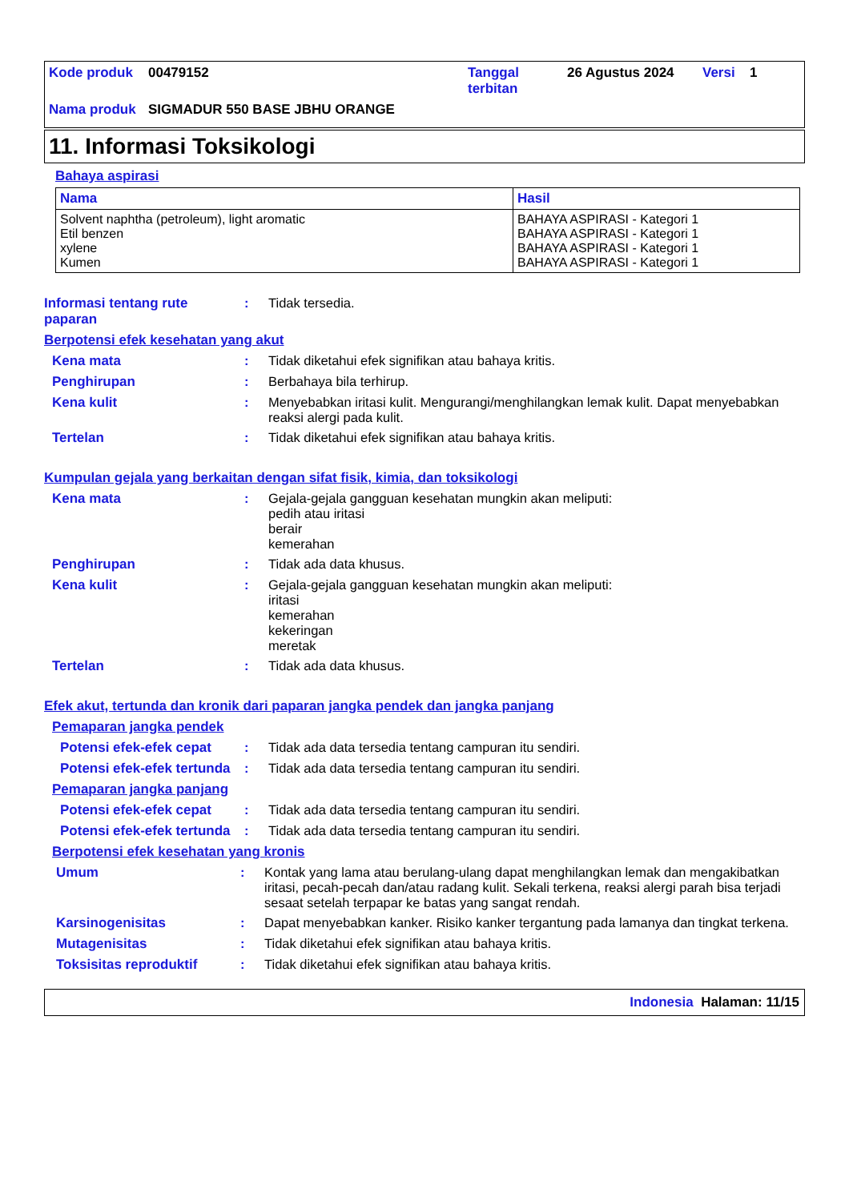| Kode produk | 00479152 | Tanggal terbitan | 26 Agustus 2024 | Versi | 1 |
| Nama produk | SIGMADUR 550 BASE JBHU ORANGE | | | | |
11. Informasi Toksikologi
Bahaya aspirasi
| Nama | Hasil |
| --- | --- |
| Solvent naphtha (petroleum), light aromatic Etil benzen xylene Kumen | BAHAYA ASPIRASI - Kategori 1 BAHAYA ASPIRASI - Kategori 1 BAHAYA ASPIRASI - Kategori 1 BAHAYA ASPIRASI - Kategori 1 |
Informasi tentang rute paparan
: Tidak tersedia.
Berpotensi efek kesehatan yang akut
Kena mata : Tidak diketahui efek signifikan atau bahaya kritis.
Penghirupan : Berbahaya bila terhirup.
Kena kulit : Menyebabkan iritasi kulit. Mengurangi/menghilangkan lemak kulit. Dapat menyebabkan reaksi alergi pada kulit.
Tertelan : Tidak diketahui efek signifikan atau bahaya kritis.
Kumpulan gejala yang berkaitan dengan sifat fisik, kimia, dan toksikologi
Kena mata : Gejala-gejala gangguan kesehatan mungkin akan meliputi:
pedih atau iritasi
berair
kemerahan
Penghirupan : Tidak ada data khusus.
Kena kulit : Gejala-gejala gangguan kesehatan mungkin akan meliputi:
iritasi
kemerahan
kekeringan
meretak
Tertelan : Tidak ada data khusus.
Efek akut, tertunda dan kronik dari paparan jangka pendek dan jangka panjang
Pemaparan jangka pendek
Potensi efek-efek cepat
: Tidak ada data tersedia tentang campuran itu sendiri.
Potensi efek-efek tertunda
: Tidak ada data tersedia tentang campuran itu sendiri.
Pemaparan jangka panjang
Potensi efek-efek cepat
: Tidak ada data tersedia tentang campuran itu sendiri.
Potensi efek-efek tertunda
: Tidak ada data tersedia tentang campuran itu sendiri.
Berpotensi efek kesehatan yang kronis
Umum : Kontak yang lama atau berulang-ulang dapat menghilangkan lemak dan mengakibatkan iritasi, pecah-pecah dan/atau radang kulit. Sekali terkena, reaksi alergi parah bisa terjadi sesaat setelah terpapar ke batas yang sangat rendah.
Karsinogenisitas : Dapat menyebabkan kanker. Risiko kanker tergantung pada lamanya dan tingkat terkena.
Mutagenisitas : Tidak diketahui efek signifikan atau bahaya kritis.
Toksisitas reproduktif : Tidak diketahui efek signifikan atau bahaya kritis.
Indonesia Halaman: 11/15